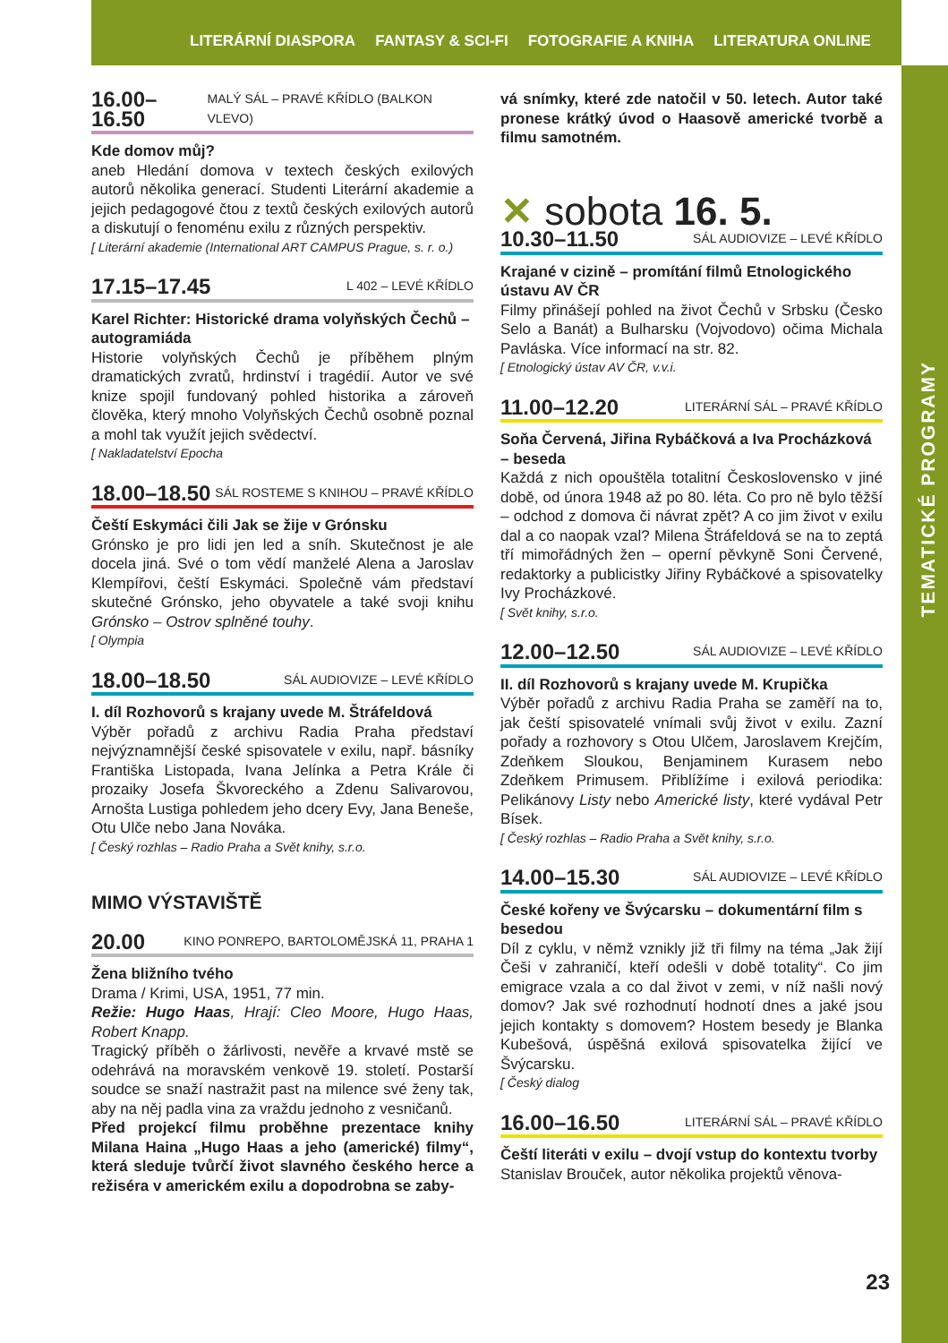LITERÁRNÍ DIASPORA FANTASY & SCI-FI FOTOGRAFIE A KNIHA LITERATURA ONLINE
TEMATICKÉ PROGRAMY
16.00–16.50 MALÝ SÁL – PRAVÉ KŘÍDLO (BALKON VLEVO)
Kde domov můj?
aneb Hledání domova v textech českých exilových autorů několika generací. Studenti Literární akademie a jejich pedagogové čtou z textů českých exilových autorů a diskutují o fenoménu exilu z různých perspektiv.
[ Literární akademie (International ART CAMPUS Prague, s. r. o.)
17.15–17.45 L 402 – LEVÉ KŘÍDLO
Karel Richter: Historické drama volyňských Čechů – autogramiáda
Historie volyňských Čechů je příběhem plným dramatických zvratů, hrdinství i tragédií. Autor ve své knize spojil fundovaný pohled historika a zároveň člověka, který mnoho Volyňských Čechů osobně poznal a mohl tak využít jejich svědectví.
[ Nakladatelství Epocha
18.00–18.50 SÁL ROSTEME S KNIHOU – PRAVÉ KŘÍDLO
Čeští Eskymáci čili Jak se žije v Grónsku
Grónsko je pro lidi jen led a sníh. Skutečnost je ale docela jiná. Své o tom vědí manželé Alena a Jaroslav Klempířovi, čeští Eskymáci. Společně vám představí skutečné Grónsko, jeho obyvatele a také svoji knihu Grónsko – Ostrov splněné touhy.
[ Olympia
18.00–18.50 SÁL AUDIOVIZE – LEVÉ KŘÍDLO
I. díl Rozhovorů s krajany uvede M. Štráfeldová
Výběr pořadů z archivu Radia Praha představí nejvýznamnější české spisovatele v exilu, např. básníky Františka Listopada, Ivana Jelínka a Petra Krále či prozaiky Josefa Škvoreckého a Zdenu Salivarovou, Arnošta Lustiga pohledem jeho dcery Evy, Jana Beneše, Otu Ulče nebo Jana Nováka.
[ Český rozhlas – Radio Praha a Svět knihy, s.r.o.
MIMO VÝSTAVIŠTĚ
20.00 KINO PONREPO, BARTOLOMĚJSKÁ 11, PRAHA 1
Žena bližního tvého
Drama / Krimi, USA, 1951, 77 min.
Režie: Hugo Haas, Hrají: Cleo Moore, Hugo Haas, Robert Knapp.
Tragický příběh o žárlivosti, nevěře a krvavé mstě se odehrává na moravském venkově 19. století. Postarší soudce se snaží nastražit past na milence své ženy tak, aby na něj padla vina za vraždu jednoho z vesničanů.
Před projekcí filmu proběhne prezentace knihy Milana Haina „Hugo Haas a jeho (americké) filmy“, která sleduje tvůrčí život slavného českého herce a režiséra v americkém exilu a dopodrobna se zaby-
vá snímky, které zde natočil v 50. letech. Autor také pronese krátký úvod o Haasově americké tvorbě a filmu samotném.
✕ sobota 16. 5.
10.30–11.50 SÁL AUDIOVIZE – LEVÉ KŘÍDLO
Krajané v cizině – promítání filmů Etnologického ústavu AV ČR
Filmy přinášejí pohled na život Čechů v Srbsku (Česko Selo a Banát) a Bulharsku (Vojvodovo) očima Michala Pavláska. Více informací na str. 82.
[ Etnologický ústav AV ČR, v.v.i.
11.00–12.20 LITERÁRNÍ SÁL – PRAVÉ KŘÍDLO
Soňa Červená, Jiřina Rybáčková a Iva Procházková – beseda
Každá z nich opouštěla totalitní Československo v jiné době, od února 1948 až po 80. léta. Co pro ně bylo těžší – odchod z domova či návrat zpět? A co jim život v exilu dal a co naopak vzal? Milena Štráfeldová se na to zeptá tří mimořádných žen – operní pěvkyně Soni Červené, redaktorky a publicistky Jiřiny Rybáčkové a spisovatelky Ivy Procházkové.
[ Svět knihy, s.r.o.
12.00–12.50 SÁL AUDIOVIZE – LEVÉ KŘÍDLO
II. díl Rozhovorů s krajany uvede M. Krupička
Výběr pořadů z archivu Radia Praha se zaměří na to, jak čeští spisovatelé vnímali svůj život v exilu. Zazní pořady a rozhovory s Otou Ulčem, Jaroslavem Krejčím, Zdeňkem Sloukou, Benjaminem Kurasem nebo Zdeňkem Primusem. Přiblížíme i exilová periodika: Pelikánovy Listy nebo Americké listy, které vydával Petr Bísek.
[ Český rozhlas – Radio Praha a Svět knihy, s.r.o.
14.00–15.30 SÁL AUDIOVIZE – LEVÉ KŘÍDLO
České kořeny ve Švýcarsku – dokumentární film s besedou
Díl z cyklu, v němž vznikly již tři filmy na téma „Jak žijí Češi v zahraničí, kteří odešli v době totality“. Co jim emigrace vzala a co dal život v zemi, v níž našli nový domov? Jak své rozhodnutí hodnotí dnes a jaké jsou jejich kontakty s domovem? Hostem besedy je Blanka Kubešová, úspěšná exilová spisovatelka žijící ve Švýcarsku.
[ Český dialog
16.00–16.50 LITERÁRNÍ SÁL – PRAVÉ KŘÍDLO
Čeští literáti v exilu – dvojí vstup do kontextu tvorby
Stanislav Brouček, autor několika projektů věnova-
23